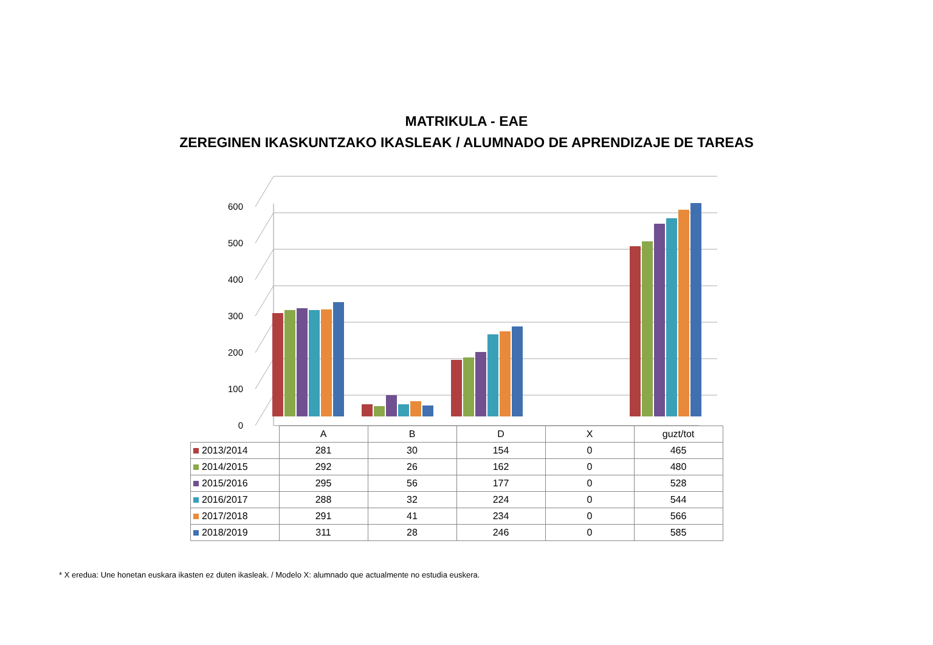MATRIKULA - EAE
ZEREGINEN IKASKUNTZAKO IKASLEAK / ALUMNADO DE APRENDIZAJE DE TAREAS
0
100
200
300
400
500
600
| | A | B | D | X | guzt/tot |
| 2013/2014 | 281 | 30 | 154 | 0 | 465 |
| 2014/2015 | 292 | 26 | 162 | 0 | 480 |
| 2015/2016 | 295 | 56 | 177 | 0 | 528 |
| 2016/2017 | 288 | 32 | 224 | 0 | 544 |
| 2017/2018 | 291 | 41 | 234 | 0 | 566 |
| 2018/2019 | 311 | 28 | 246 | 0 | 585 |
* X eredua: Une honetan euskara ikasten ez duten ikasleak. / Modelo X: alumnado que actualmente no estudia euskera.